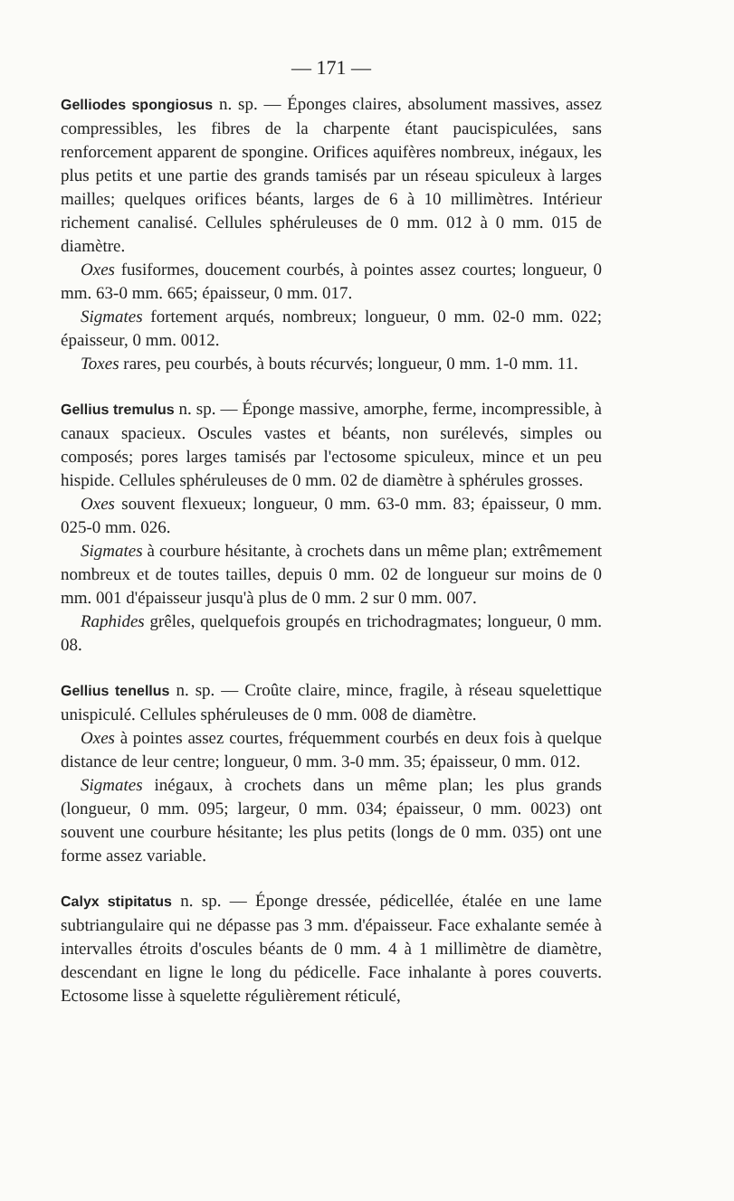— 171 —
Gelliodes spongiosus n. sp. — Éponges claires, absolument massives, assez compressibles, les fibres de la charpente étant paucispiculées, sans renforcement apparent de spongine. Orifices aquifères nombreux, inégaux, les plus petits et une partie des grands tamisés par un réseau spiculeux à larges mailles; quelques orifices béants, larges de 6 à 10 millimètres. Intérieur richement canalisé. Cellules sphéruleuses de 0 mm. 012 à 0 mm. 015 de diamètre.
Oxes fusiformes, doucement courbés, à pointes assez courtes; longueur, 0 mm. 63-0 mm. 665; épaisseur, 0 mm. 017.
Sigmates fortement arqués, nombreux; longueur, 0 mm. 02-0 mm. 022; épaisseur, 0 mm. 0012.
Toxes rares, peu courbés, à bouts récurvés; longueur, 0 mm. 1-0 mm. 11.
Gellius tremulus n. sp. — Éponge massive, amorphe, ferme, incompressible, à canaux spacieux. Oscules vastes et béants, non surélevés, simples ou composés; pores larges tamisés par l'ectosome spiculeux, mince et un peu hispide. Cellules sphéruleuses de 0 mm. 02 de diamètre à sphérules grosses.
Oxes souvent flexueux; longueur, 0 mm. 63-0 mm. 83; épaisseur, 0 mm. 025-0 mm. 026.
Sigmates à courbure hésitante, à crochets dans un même plan; extrêmement nombreux et de toutes tailles, depuis 0 mm. 02 de longueur sur moins de 0 mm. 001 d'épaisseur jusqu'à plus de 0 mm. 2 sur 0 mm. 007.
Raphides grêles, quelquefois groupés en trichodragmates; longueur, 0 mm. 08.
Gellius tenellus n. sp. — Croûte claire, mince, fragile, à réseau squelettique unispiculé. Cellules sphéruleuses de 0 mm. 008 de diamètre.
Oxes à pointes assez courtes, fréquemment courbés en deux fois à quelque distance de leur centre; longueur, 0 mm. 3-0 mm. 35; épaisseur, 0 mm. 012.
Sigmates inégaux, à crochets dans un même plan; les plus grands (longueur, 0 mm. 095; largeur, 0 mm. 034; épaisseur, 0 mm. 0023) ont souvent une courbure hésitante; les plus petits (longs de 0 mm. 035) ont une forme assez variable.
Calyx stipitatus n. sp. — Éponge dressée, pédicellée, étalée en une lame subtriangulaire qui ne dépasse pas 3 mm. d'épaisseur. Face exhalante semée à intervalles étroits d'oscules béants de 0 mm. 4 à 1 millimètre de diamètre, descendant en ligne le long du pédicelle. Face inhalante à pores couverts. Ectosome lisse à squelette régulièrement réticulé,